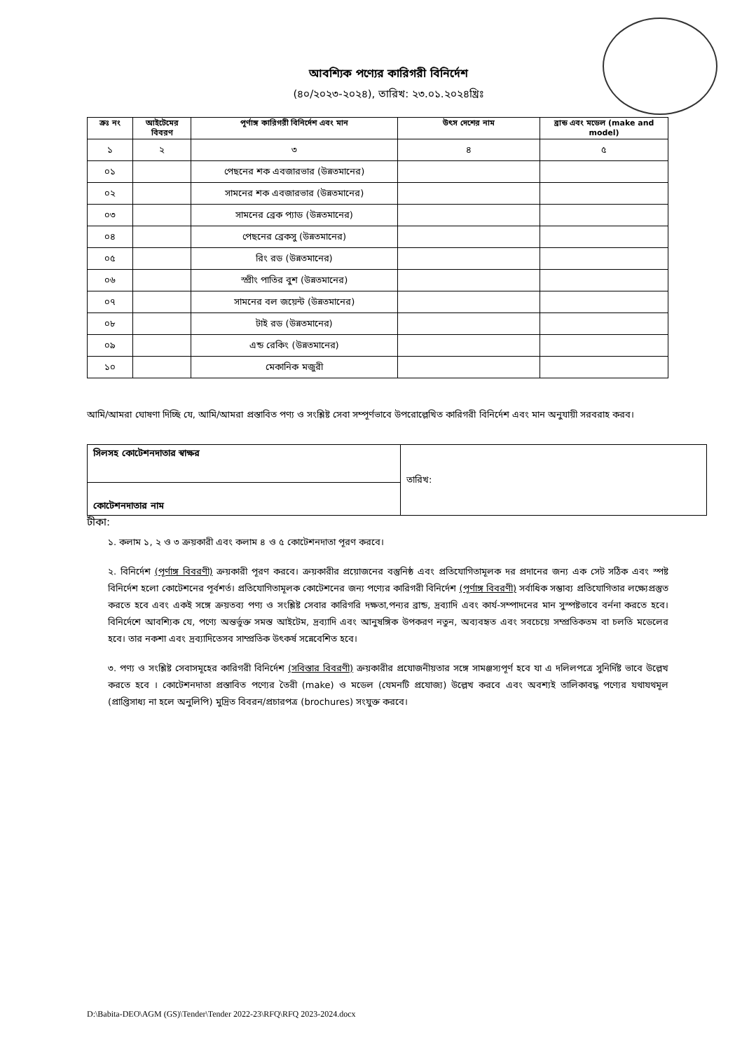আবশ্যিক পণ্যের কারিগরী বিনির্দেশ
(৪০/২০২৩-২০২৪), তারিখ: ২৩.০১.২০২৪খ্রিঃ
| ক্রঃ নং | আইটেমের বিবরণ | পূর্ণাঙ্গ কারিগরী বিনির্দেশ এবং মান | উৎস দেশের নাম | ব্রান্ড এবং মডেল (make and model) |
| --- | --- | --- | --- | --- |
| ১ | ২ | ৩ | ৪ | ৫ |
| ০১ | | পেছনের শক এবজারভার (উন্নতমানের) | | |
| ০২ | | সামনের শক এবজারভার (উন্নতমানের) | | |
| ০৩ | | সামনের ব্রেক প্যাড (উন্নতমানের) | | |
| ০৪ | | পেছনের ব্রেকসু (উন্নতমানের) | | |
| ০৫ | | রিং রড (উন্নতমানের) | | |
| ০৬ | | স্প্রীং পাতির বুশ (উন্নতমানের) | | |
| ০৭ | | সামনের বল জয়েন্ট (উন্নতমানের) | | |
| ০৮ | | টাই রড (উন্নতমানের) | | |
| ০৯ | | এন্ড রেকিং (উন্নতমানের) | | |
| ১০ | | মেকানিক মজুরী | | |
আমি/আমরা ঘোষণা দিচ্ছি যে, আমি/আমরা প্রস্তাবিত পণ্য ও সংশ্লিষ্ট সেবা সম্পূর্ণভাবে উপরোল্লেখিত কারিগরী বিনির্দেশ এবং মান অনুযায়ী সরবরাহ করব।
| সিলসহ কোটেশনদাতার স্বাক্ষর | তারিখ: |
| কোটেশনদাতার নাম | |
টীকা:
১. কলাম ১, ২ ও ৩ ক্রয়কারী এবং কলাম ৪ ও ৫ কোটেশনদাতা পূরণ করবে।
২. বিনির্দেশ (পূর্ণাঙ্গ বিবরণী) ক্রয়কারী পূরণ করবে। ক্রয়কারীর প্রয়োজনের বস্তুনিষ্ঠ এবং প্রতিযোগিতামূলক দর প্রদানের জন্য এক সেট সঠিক এবং স্পষ্ট বিনির্দেশ হলো কোটেশনের পূর্বশর্ত। প্রতিযোগিতামূলক কোটেশনের জন্য পণ্যের কারিগরী বিনির্দেশ (পূর্ণাঙ্গ বিবরণী) সর্বাধিক সম্ভাব্য প্রতিযোগিতার লক্ষ্যেপ্রস্তুত করতে হবে এবং একই সঙ্গে ক্রয়তব্য পণ্য ও সংশ্লিষ্ট সেবার কারিগরি দক্ষতা,পন্যর ব্রান্ড, দ্রব্যাদি এবং কার্য-সম্পাদনের মান সুস্পষ্টভাবে বর্ননা করতে হবে। বিনির্দেশে আবশ্যিক যে, পণ্যে অন্তর্ভুক্ত সমস্ত আইটেম, দ্রব্যাদি এবং আনুষঙ্গিক উপকরণ নতুন, অব্যবহৃত এবং সবচেয়ে সম্প্রতিকতম বা চলতি মডেলের হবে। তার নকশা এবং দ্রব্যাদিতেসব সাম্প্রতিক উৎকর্ষ সন্নেবেশিত হবে।
৩. পণ্য ও সংশ্লিষ্ট সেবাসমূহের কারিগরী বিনির্দেশ (সবিস্তার বিবরণী) ক্রয়কারীর প্রযোজনীয়তার সঙ্গে সামঞ্জস্যপূর্ণ হবে যা এ দলিলপত্রে সুনির্দিষ্ট ভাবে উল্লেখ করতে হবে । কোটেশনদাতা প্রস্তাবিত পণ্যের তৈরী (make) ও মডেল (যেমনটি প্রযোজ্য) উল্লেখ করবে এবং অবশ্যই তালিকাবদ্ধ পণ্যের যথাযথমূল (প্রাপ্তিসাধ্য না হলে অনুলিপি) মুদ্রিত বিবরন/প্রচারপত্র (brochures) সংযুক্ত করবে।
D:\Babita-DEO\AGM (GS)\Tender\Tender 2022-23\RFQ\RFQ 2023-2024.docx